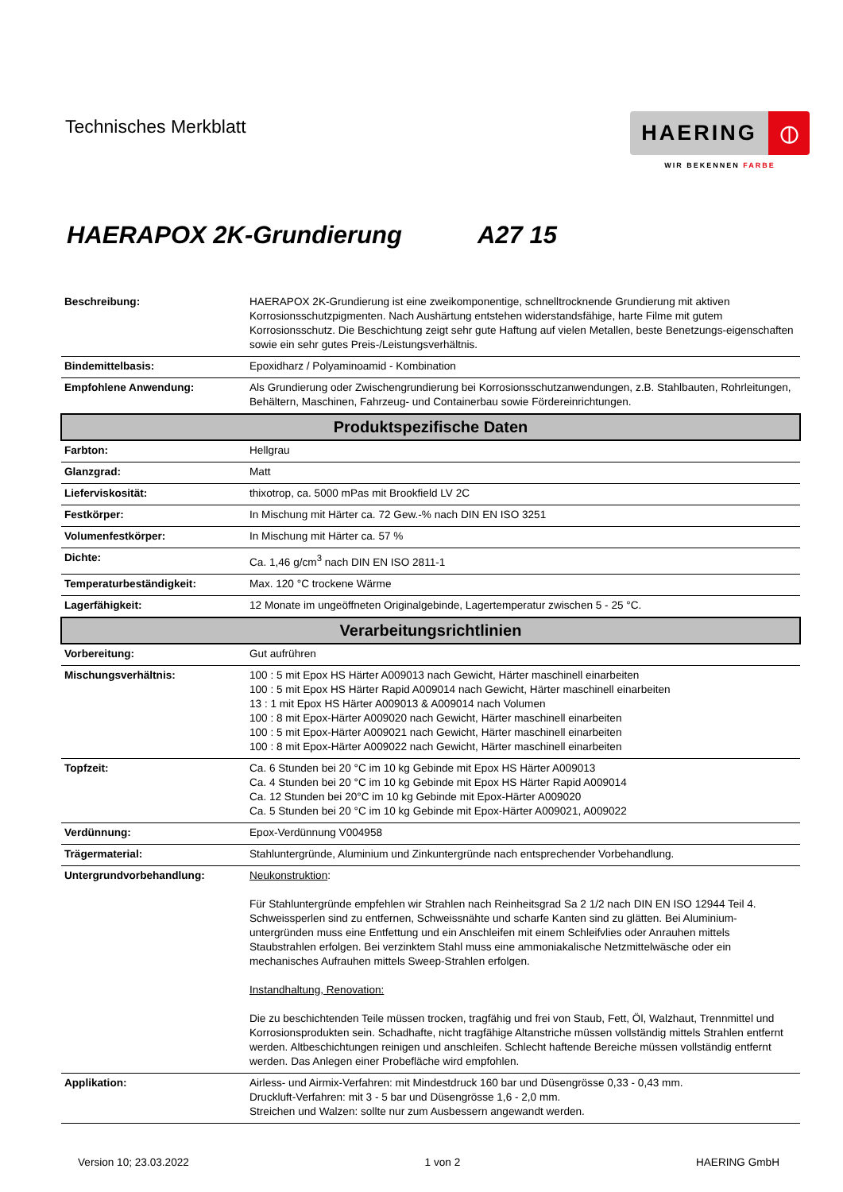Technisches Merkblatt
HAERING ⦶
WIR BEKENNEN FARBE
HAERAPOX 2K-Grundierung A27 15
| Beschreibung: | HAERAPOX 2K-Grundierung ist eine zweikomponentige, schnelltrocknende Grundierung mit aktiven Korrosionsschutzpigmenten. Nach Aushärtung entstehen widerstandsfähige, harte Filme mit gutem Korrosionsschutz. Die Beschichtung zeigt sehr gute Haftung auf vielen Metallen, beste Benetzungs-eigenschaften sowie ein sehr gutes Preis-/Leistungsverhältnis. |
| Bindemittelbasis: | Epoxidharz / Polyaminoamid - Kombination |
| Empfohlene Anwendung: | Als Grundierung oder Zwischengrundierung bei Korrosionsschutzanwendungen, z.B. Stahlbauten, Rohrleitungen, Behältern, Maschinen, Fahrzeug- und Containerbau sowie Fördereinrichtungen. |
| Produktspezifische Daten | |
| Farbton: | Hellgrau |
| Glanzgrad: | Matt |
| Lieferviskosität: | thixotrop, ca. 5000 mPas mit Brookfield LV 2C |
| Festkörper: | In Mischung mit Härter ca. 72 Gew.-% nach DIN EN ISO 3251 |
| Volumenfestkörper: | In Mischung mit Härter ca. 57 % |
| Dichte: | Ca. 1,46 g/cm<sup>3</sup> nach DIN EN ISO 2811-1 |
| Temperaturbeständigkeit: | Max. 120 °C trockene Wärme |
| Lagerfähigkeit: | 12 Monate im ungeöffneten Originalgebinde, Lagertemperatur zwischen 5 - 25 °C. |
| Verarbeitungsrichtlinien | |
| Vorbereitung: | Gut aufrühren |
| Mischungsverhältnis: | 100 : 5 mit Epox HS Härter A009013 nach Gewicht, Härter maschinell einarbeiten 100 : 5 mit Epox HS Härter Rapid A009014 nach Gewicht, Härter maschinell einarbeiten 13 : 1 mit Epox HS Härter A009013 & A009014 nach Volumen 100 : 8 mit Epox-Härter A009020 nach Gewicht, Härter maschinell einarbeiten 100 : 5 mit Epox-Härter A009021 nach Gewicht, Härter maschinell einarbeiten 100 : 8 mit Epox-Härter A009022 nach Gewicht, Härter maschinell einarbeiten |
| Topfzeit: | Ca. 6 Stunden bei 20 °C im 10 kg Gebinde mit Epox HS Härter A009013 Ca. 4 Stunden bei 20 °C im 10 kg Gebinde mit Epox HS Härter Rapid A009014 Ca. 12 Stunden bei 20°C im 10 kg Gebinde mit Epox-Härter A009020 Ca. 5 Stunden bei 20 °C im 10 kg Gebinde mit Epox-Härter A009021, A009022 |
| Verdünnung: | Epox-Verdünnung V004958 |
| Trägermaterial: | Stahluntergründe, Aluminium und Zinkuntergründe nach entsprechender Vorbehandlung. |
| Untergrundvorbehandlung: | Neukonstruktion : Für Stahluntergründe empfehlen wir Strahlen nach Reinheitsgrad Sa 2 1/2 nach DIN EN ISO 12944 Teil 4. Schweissperlen sind zu entfernen, Schweissnähte und scharfe Kanten sind zu glätten. Bei Aluminium-untergründen muss eine Entfettung und ein Anschleifen mit einem Schleifvlies oder Anrauhen mittels Staubstrahlen erfolgen. Bei verzinktem Stahl muss eine ammoniakalische Netzmittelwäsche oder ein mechanisches Aufrauhen mittels Sweep-Strahlen erfolgen. Instandhaltung, Renovation: Die zu beschichtenden Teile müssen trocken, tragfähig und frei von Staub, Fett, Öl, Walzhaut, Trennmittel und Korrosionsprodukten sein. Schadhafte, nicht tragfähige Altanstriche müssen vollständig mittels Strahlen entfernt werden. Altbeschichtungen reinigen und anschleifen. Schlecht haftende Bereiche müssen vollständig entfernt werden. Das Anlegen einer Probefläche wird empfohlen. |
| Applikation: | Airless- und Airmix-Verfahren: mit Mindestdruck 160 bar und Düsengrösse 0,33 - 0,43 mm. Druckluft-Verfahren: mit 3 - 5 bar und Düsengrösse 1,6 - 2,0 mm. Streichen und Walzen: sollte nur zum Ausbessern angewandt werden. |
Version 10; 23.03.2022 1 von 2 HAERING GmbH